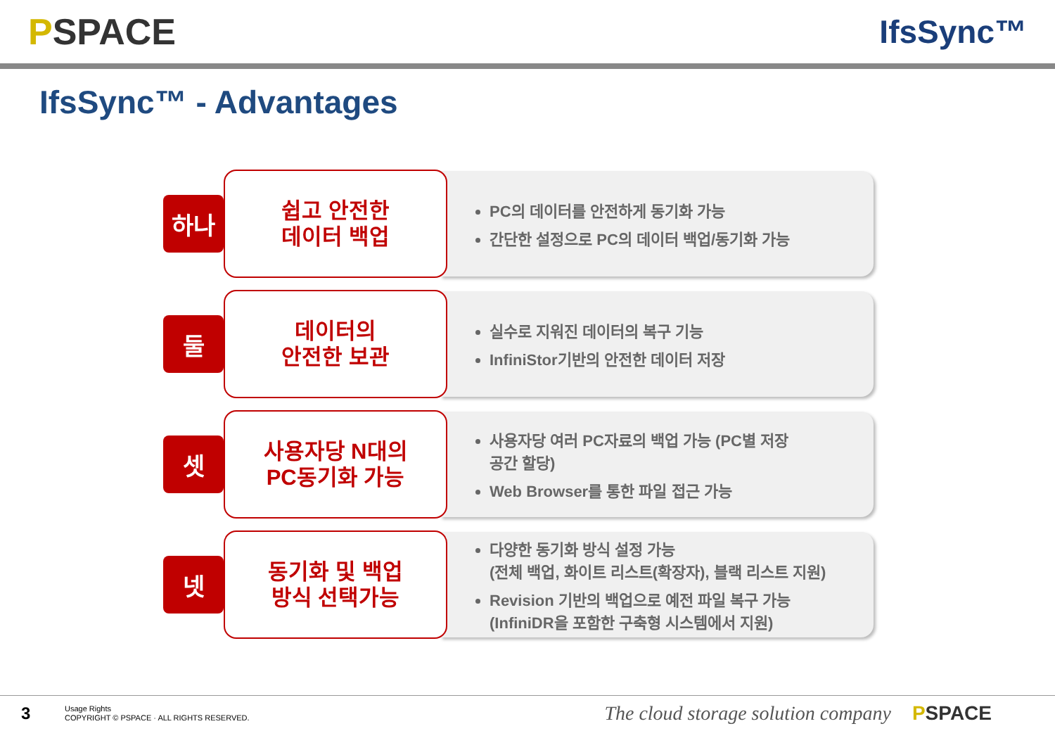PSPACE IfsSync™
IfsSync™ - Advantages
하나
쉽고 안전한
데이터 백업
PC의 데이터를 안전하게 동기화 가능
간단한 설정으로 PC의 데이터 백업/동기화 가능
둘
데이터의
안전한 보관
실수로 지워진 데이터의 복구 기능
InfiniStor기반의 안전한 데이터 저장
셋
사용자당 N대의
PC동기화 가능
사용자당 여러 PC자료의 백업 가능 (PC별 저장
공간 할당)
Web Browser를 통한 파일 접근 가능
넷
동기화 및 백업
방식 선택가능
다양한 동기화 방식 설정 가능
(전체 백업, 화이트 리스트(확장자), 블랙 리스트 지원)
Revision 기반의 백업으로 예전 파일 복구 가능
(InfiniDR을 포함한 구축형 시스템에서 지원)
3
Usage Rights
COPYRIGHT © PSPACE · ALL RIGHTS RESERVED.
The cloud storage solution company
PSPACE